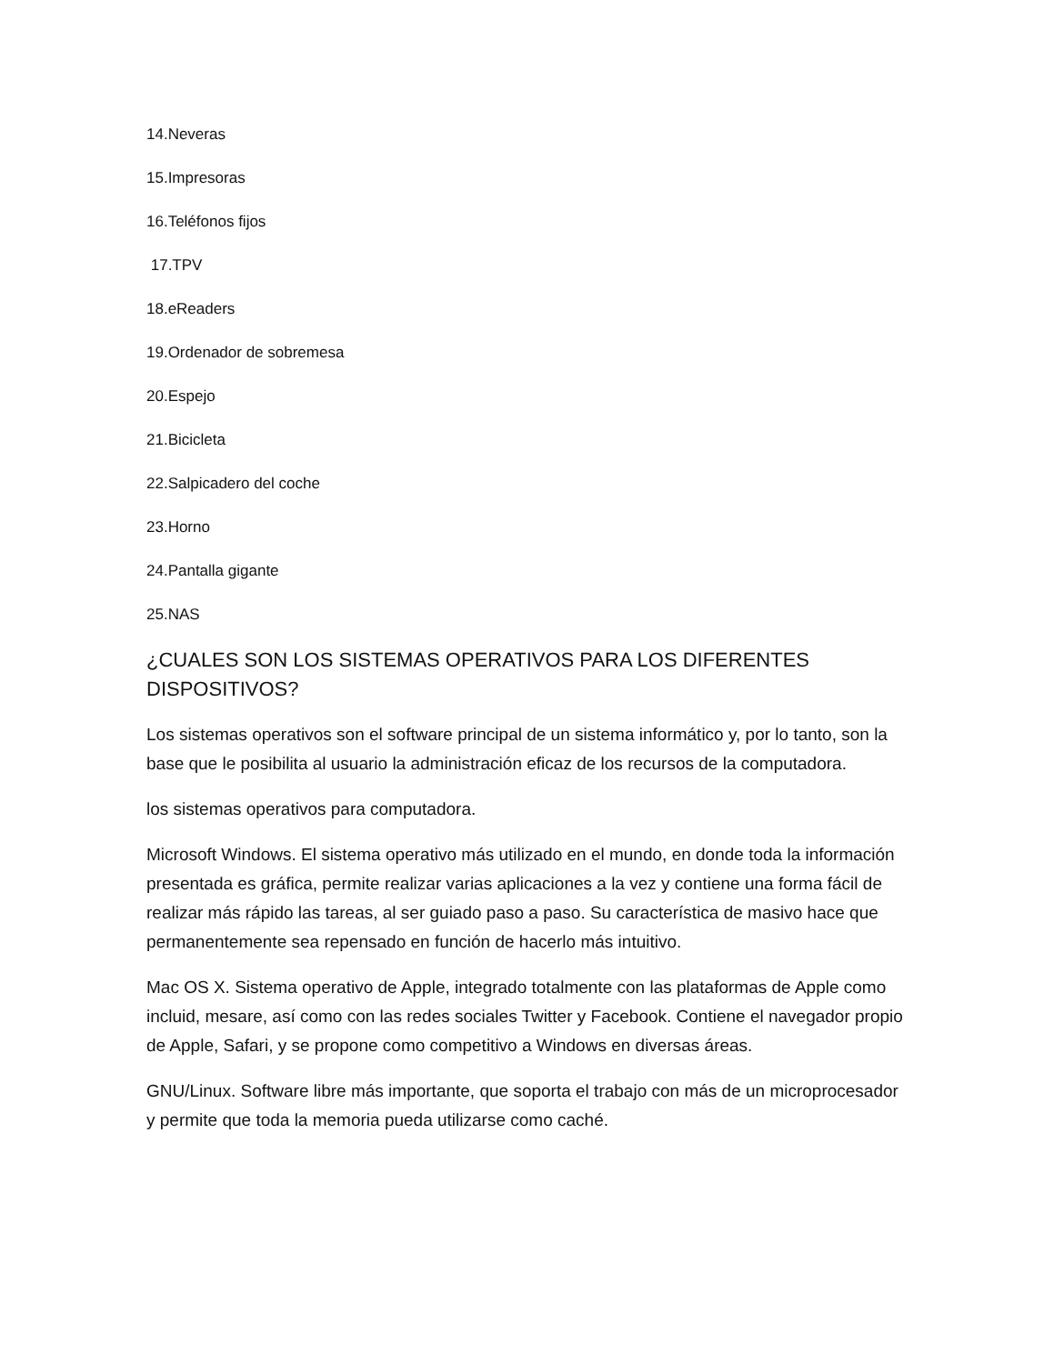14.Neveras
15.Impresoras
16.Teléfonos fijos
17.TPV
18.eReaders
19.Ordenador de sobremesa
20.Espejo
21.Bicicleta
22.Salpicadero del coche
23.Horno
24.Pantalla gigante
25.NAS
¿CUALES SON LOS SISTEMAS OPERATIVOS PARA LOS DIFERENTES DISPOSITIVOS?
Los sistemas operativos son el software principal de un sistema informático y, por lo tanto, son la base que le posibilita al usuario la administración eficaz de los recursos de la computadora.
los sistemas operativos para computadora.
Microsoft Windows. El sistema operativo más utilizado en el mundo, en donde toda la información presentada es gráfica, permite realizar varias aplicaciones a la vez y contiene una forma fácil de realizar más rápido las tareas, al ser guiado paso a paso. Su característica de masivo hace que permanentemente sea repensado en función de hacerlo más intuitivo.
Mac OS X. Sistema operativo de Apple, integrado totalmente con las plataformas de Apple como incluid, mesare, así como con las redes sociales Twitter y Facebook. Contiene el navegador propio de Apple, Safari, y se propone como competitivo a Windows en diversas áreas.
GNU/Linux. Software libre más importante, que soporta el trabajo con más de un microprocesador y permite que toda la memoria pueda utilizarse como caché.